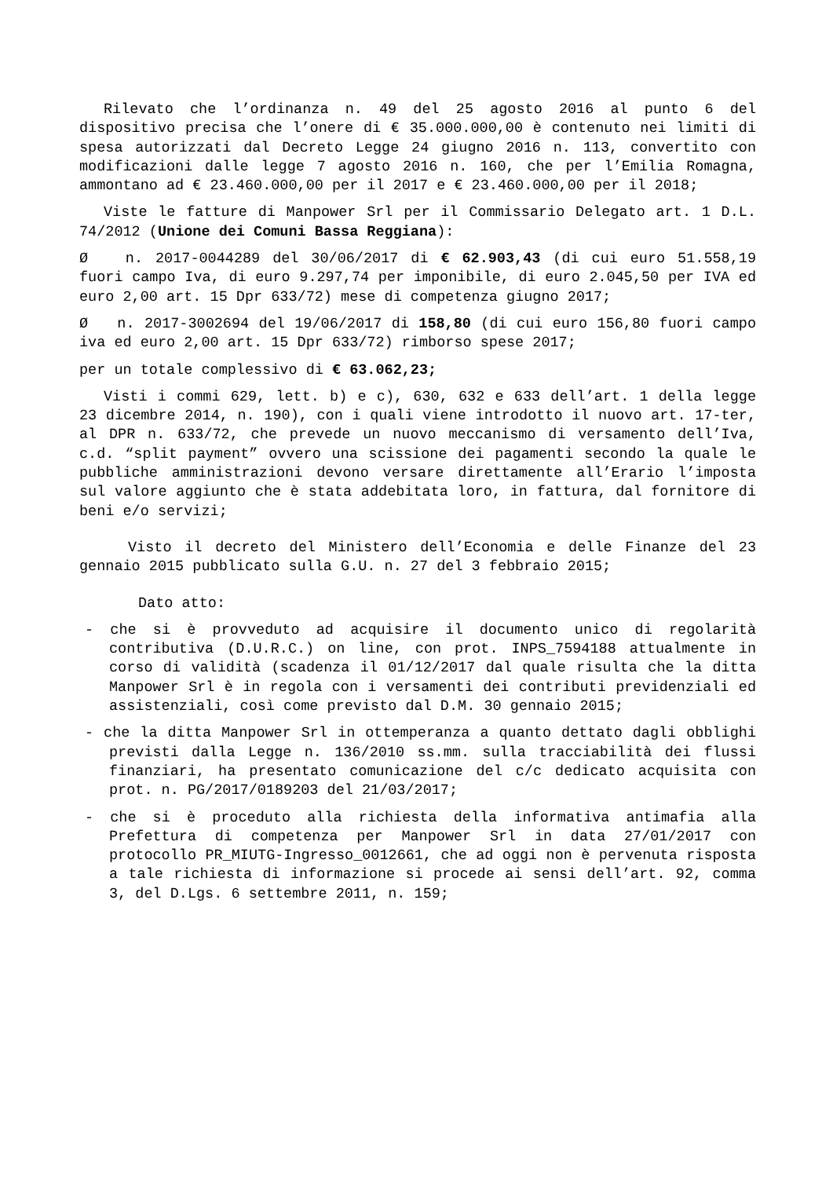Rilevato che l’ordinanza n. 49 del 25 agosto 2016 al punto 6 del dispositivo precisa che l’onere di € 35.000.000,00 è contenuto nei limiti di spesa autorizzati dal Decreto Legge 24 giugno 2016 n. 113, convertito con modificazioni dalle legge 7 agosto 2016 n. 160, che per l’Emilia Romagna, ammontano ad € 23.460.000,00 per il 2017 e € 23.460.000,00 per il 2018;
Viste le fatture di Manpower Srl per il Commissario Delegato art. 1 D.L. 74/2012 (Unione dei Comuni Bassa Reggiana):
Ø n. 2017-0044289 del 30/06/2017 di € 62.903,43 (di cui euro 51.558,19 fuori campo Iva, di euro 9.297,74 per imponibile, di euro 2.045,50 per IVA ed euro 2,00 art. 15 Dpr 633/72) mese di competenza giugno 2017;
Ø n. 2017-3002694 del 19/06/2017 di 158,80 (di cui euro 156,80 fuori campo iva ed euro 2,00 art. 15 Dpr 633/72) rimborso spese 2017;
per un totale complessivo di € 63.062,23;
Visti i commi 629, lett. b) e c), 630, 632 e 633 dell’art. 1 della legge 23 dicembre 2014, n. 190), con i quali viene introdotto il nuovo art. 17-ter, al DPR n. 633/72, che prevede un nuovo meccanismo di versamento dell’Iva, c.d. “split payment” ovvero una scissione dei pagamenti secondo la quale le pubbliche amministrazioni devono versare direttamente all’Erario l’imposta sul valore aggiunto che è stata addebitata loro, in fattura, dal fornitore di beni e/o servizi;
Visto il decreto del Ministero dell’Economia e delle Finanze del 23 gennaio 2015 pubblicato sulla G.U. n. 27 del 3 febbraio 2015;
Dato atto:
- che si è provveduto ad acquisire il documento unico di regolarità contributiva (D.U.R.C.) on line, con prot. INPS_7594188 attualmente in corso di validità (scadenza il 01/12/2017 dal quale risulta che la ditta Manpower Srl è in regola con i versamenti dei contributi previdenziali ed assistenziali, così come previsto dal D.M. 30 gennaio 2015;
- che la ditta Manpower Srl in ottemperanza a quanto dettato dagli obblighi previsti dalla Legge n. 136/2010 ss.mm. sulla tracciabilità dei flussi finanziari, ha presentato comunicazione del c/c dedicato acquisita con prot. n. PG/2017/0189203 del 21/03/2017;
- che si è proceduto alla richiesta della informativa antimafia alla Prefettura di competenza per Manpower Srl in data 27/01/2017 con protocollo PR_MIUTG-Ingresso_0012661, che ad oggi non è pervenuta risposta a tale richiesta di informazione si procede ai sensi dell’art. 92, comma 3, del D.Lgs. 6 settembre 2011, n. 159;